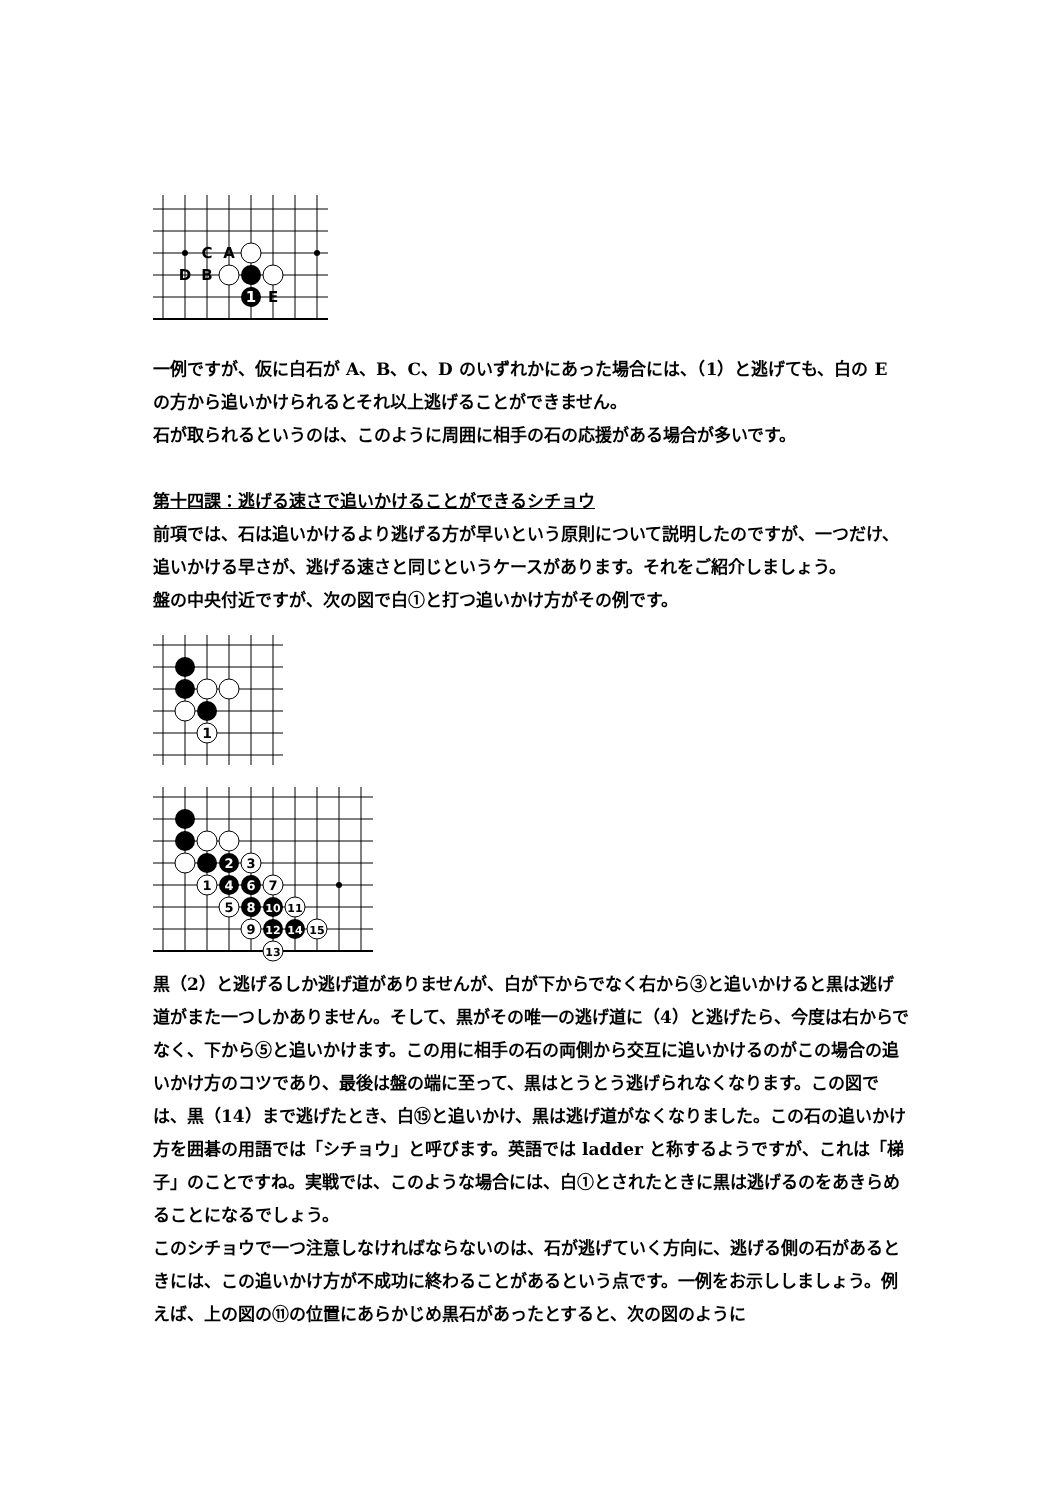1
C
A
D
B
E
一例ですが、仮に白石が A、B、C、D のいずれかにあった場合には、（1）と逃げても、白の E の方から追いかけられるとそれ以上逃げることができません。
石が取られるというのは、このように周囲に相手の石の応援がある場合が多いです。
第十四課：逃げる速さで追いかけることができるシチョウ
前項では、石は追いかけるより逃げる方が早いという原則について説明したのですが、一つだけ、追いかける早さが、逃げる速さと同じというケースがあります。それをご紹介しましょう。
盤の中央付近ですが、次の図で白①と打つ追いかけ方がその例です。
1
2
3
1
4
6
7
5
8
10
11
9
12
14
15
13
黒（2）と逃げるしか逃げ道がありませんが、白が下からでなく右から③と追いかけると黒は逃げ道がまた一つしかありません。そして、黒がその唯一の逃げ道に（4）と逃げたら、今度は右からでなく、下から⑤と追いかけます。この用に相手の石の両側から交互に追いかけるのがこの場合の追いかけ方のコツであり、最後は盤の端に至って、黒はとうとう逃げられなくなります。この図では、黒（14）まで逃げたとき、白⑮と追いかけ、黒は逃げ道がなくなりました。この石の追いかけ方を囲碁の用語では「シチョウ」と呼びます。英語では ladder と称するようですが、これは「梯子」のことですね。実戦では、このような場合には、白①とされたときに黒は逃げるのをあきらめることになるでしょう。
このシチョウで一つ注意しなければならないのは、石が逃げていく方向に、逃げる側の石があるときには、この追いかけ方が不成功に終わることがあるという点です。一例をお示ししましょう。例えば、上の図の⑪の位置にあらかじめ黒石があったとすると、次の図のように